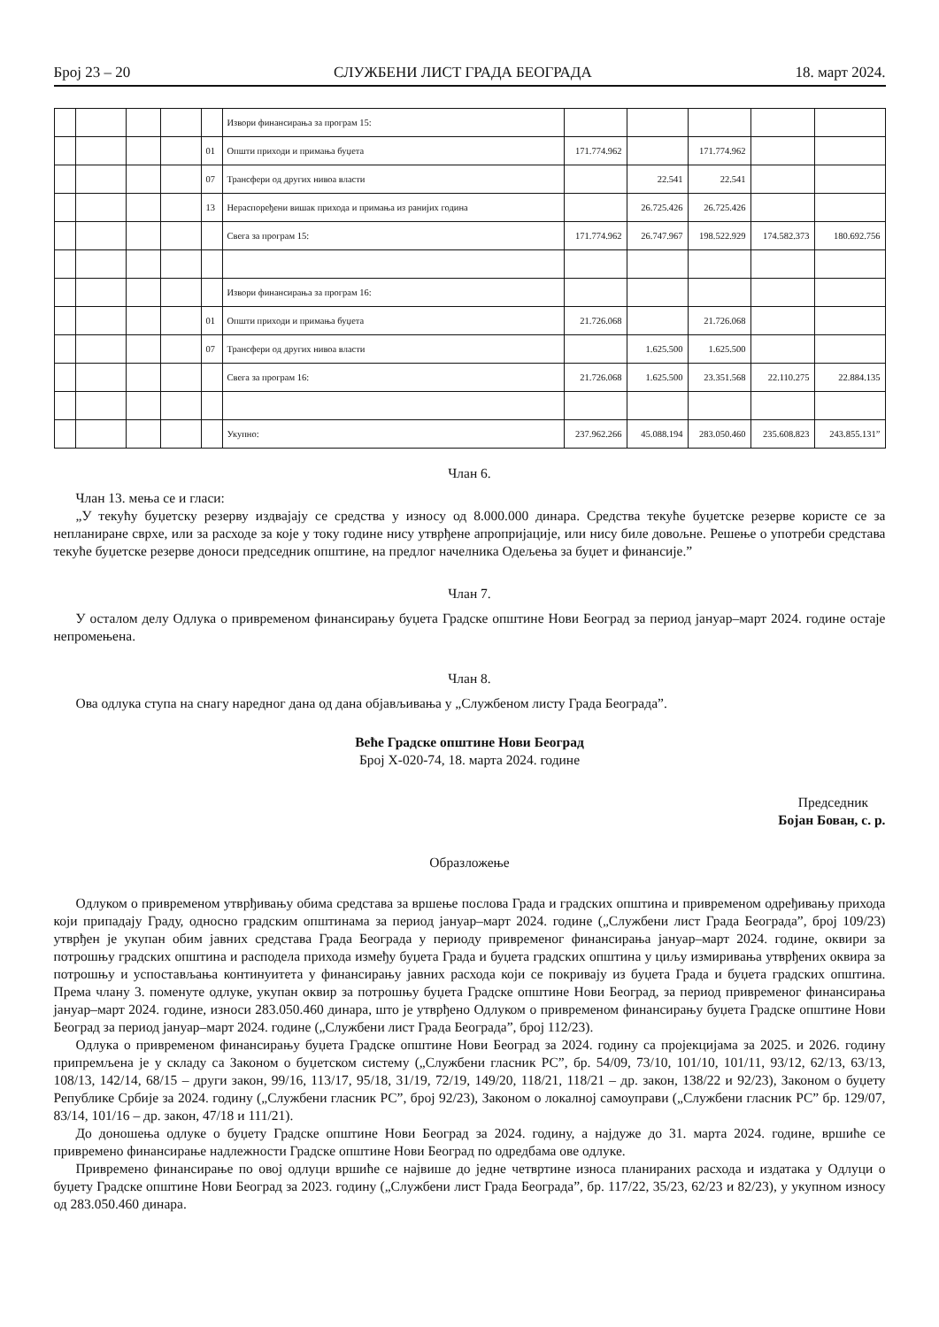Број 23 – 20 СЛУЖБЕНИ ЛИСТ ГРАДА БЕОГРАДА 18. март 2024.
| | | | | | Извори финансирања за програм 15: | | | | | |
| | | | | 01 | Општи приходи и примања буџета | 171.774.962 | | 171.774.962 | | |
| | | | | 07 | Трансфери од других нивоа власти | | 22.541 | 22.541 | | |
| | | | | 13 | Нераспоређени вишак прихода и примања из ранијих година | | 26.725.426 | 26.725.426 | | |
| | | | | | Свега за програм 15: | 171.774.962 | 26.747.967 | 198.522.929 | 174.582.373 | 180.692.756 |
| | | | | | Извори финансирања за програм 16: | | | | | |
| | | | | 01 | Општи приходи и примања буџета | 21.726.068 | | 21.726.068 | | |
| | | | | 07 | Трансфери од других нивоа власти | | 1.625.500 | 1.625.500 | | |
| | | | | | Свега за програм 16: | 21.726.068 | 1.625.500 | 23.351.568 | 22.110.275 | 22.884.135 |
| | | | | | Укупно: | 237.962.266 | 45.088.194 | 283.050.460 | 235.608.823 | 243.855.131” |
Члан 6.
Члан 13. мења се и гласи:
„У текућу буџетску резерву издвајају се средства у износу од 8.000.000 динара. Средства текуће буџетске резерве користе се за непланиране сврхе, или за расходе за које у току године нису утврђене апропријације, или нису биле довољне. Решење о употреби средстава текуће буџетске резерве доноси председник општине, на предлог начелника Одељења за буџет и финансије.”
Члан 7.
У осталом делу Одлука о привременом финансирању буџета Градске општине Нови Београд за период јануар–март 2024. године остаје непромењена.
Члан 8.
Ова одлука ступа на снагу наредног дана од дана објављивања у „Службеном листу Града Београда”.
Веће Градске општине Нови Београд
Број X-020-74, 18. марта 2024. године
Председник
Бојан Бован, с. р.
Образложење
Одлуком о привременом утврђивању обима средстава за вршење послова Града и градских општина и привременом одређивању прихода који припадају Граду, односно градским општинама за период јануар–март 2024. године („Службени лист Града Београда”, број 109/23) утврђен је укупан обим јавних средстава Града Београда у периоду привременог финансирања јануар–март 2024. године, оквири за потрошњу градских општина и расподела прихода између буџета Града и буџета градских општина у циљу измиривања утврђених оквира за потрошњу и успостављања континуитета у финансирању јавних расхода који се покривају из буџета Града и буџета градских општина. Према члану 3. поменуте одлуке, укупан оквир за потрошњу буџета Градске општине Нови Београд, за период привременог финансирања јануар–март 2024. године, износи 283.050.460 динара, што је утврђено Одлуком о привременом финансирању буџета Градске општине Нови Београд за период јануар–март 2024. године („Службени лист Града Београда”, број 112/23).
Одлука о привременом финансирању буџета Градске општине Нови Београд за 2024. годину са пројекцијама за 2025. и 2026. годину припремљена је у складу са Законом о буџетском систему („Службени гласник РС”, бр. 54/09, 73/10, 101/10, 101/11, 93/12, 62/13, 63/13, 108/13, 142/14, 68/15 – други закон, 99/16, 113/17, 95/18, 31/19, 72/19, 149/20, 118/21, 118/21 – др. закон, 138/22 и 92/23), Законом о буџету Републике Србије за 2024. годину („Службени гласник РС”, број 92/23), Законом о локалној самоуправи („Службени гласник РС” бр. 129/07, 83/14, 101/16 – др. закон, 47/18 и 111/21).
До доношења одлуке о буџету Градске општине Нови Београд за 2024. годину, а најдуже до 31. марта 2024. године, вршиће се привремено финансирање надлежности Градске општине Нови Београд по одредбама ове одлуке.
Привремено финансирање по овој одлуци вршиће се највише до једне четвртине износа планираних расхода и издатака у Одлуци о буџету Градске општине Нови Београд за 2023. годину („Службени лист Града Београда”, бр. 117/22, 35/23, 62/23 и 82/23), у укупном износу од 283.050.460 динара.